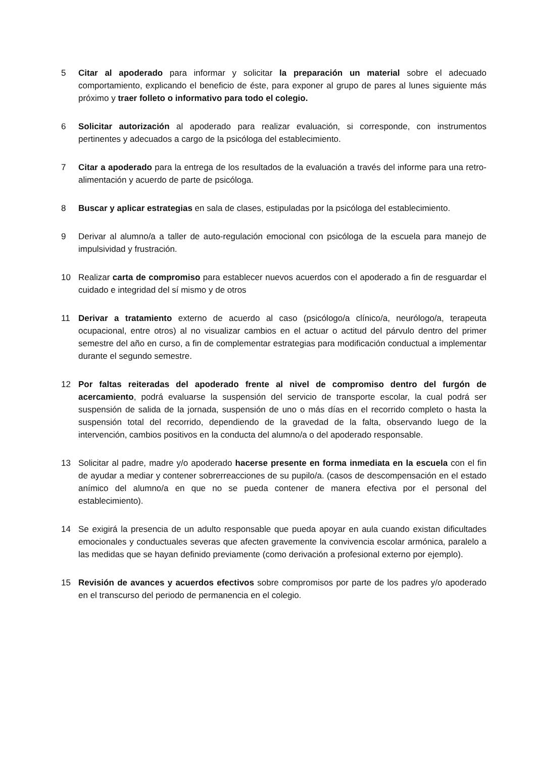5 Citar al apoderado para informar y solicitar la preparación un material sobre el adecuado comportamiento, explicando el beneficio de éste, para exponer al grupo de pares al lunes siguiente más próximo y traer folleto o informativo para todo el colegio.
6 Solicitar autorización al apoderado para realizar evaluación, si corresponde, con instrumentos pertinentes y adecuados a cargo de la psicóloga del establecimiento.
7 Citar a apoderado para la entrega de los resultados de la evaluación a través del informe para una retro-alimentación y acuerdo de parte de psicóloga.
8 Buscar y aplicar estrategias en sala de clases, estipuladas por la psicóloga del establecimiento.
9 Derivar al alumno/a a taller de auto-regulación emocional con psicóloga de la escuela para manejo de impulsividad y frustración.
10 Realizar carta de compromiso para establecer nuevos acuerdos con el apoderado a fin de resguardar el cuidado e integridad del sí mismo y de otros
11 Derivar a tratamiento externo de acuerdo al caso (psicólogo/a clínico/a, neurólogo/a, terapeuta ocupacional, entre otros) al no visualizar cambios en el actuar o actitud del párvulo dentro del primer semestre del año en curso, a fin de complementar estrategias para modificación conductual a implementar durante el segundo semestre.
12 Por faltas reiteradas del apoderado frente al nivel de compromiso dentro del furgón de acercamiento, podrá evaluarse la suspensión del servicio de transporte escolar, la cual podrá ser suspensión de salida de la jornada, suspensión de uno o más días en el recorrido completo o hasta la suspensión total del recorrido, dependiendo de la gravedad de la falta, observando luego de la intervención, cambios positivos en la conducta del alumno/a o del apoderado responsable.
13 Solicitar al padre, madre y/o apoderado hacerse presente en forma inmediata en la escuela con el fin de ayudar a mediar y contener sobrerreacciones de su pupilo/a. (casos de descompensación en el estado anímico del alumno/a en que no se pueda contener de manera efectiva por el personal del establecimiento).
14 Se exigirá la presencia de un adulto responsable que pueda apoyar en aula cuando existan dificultades emocionales y conductuales severas que afecten gravemente la convivencia escolar armónica, paralelo a las medidas que se hayan definido previamente (como derivación a profesional externo por ejemplo).
15 Revisión de avances y acuerdos efectivos sobre compromisos por parte de los padres y/o apoderado en el transcurso del periodo de permanencia en el colegio.